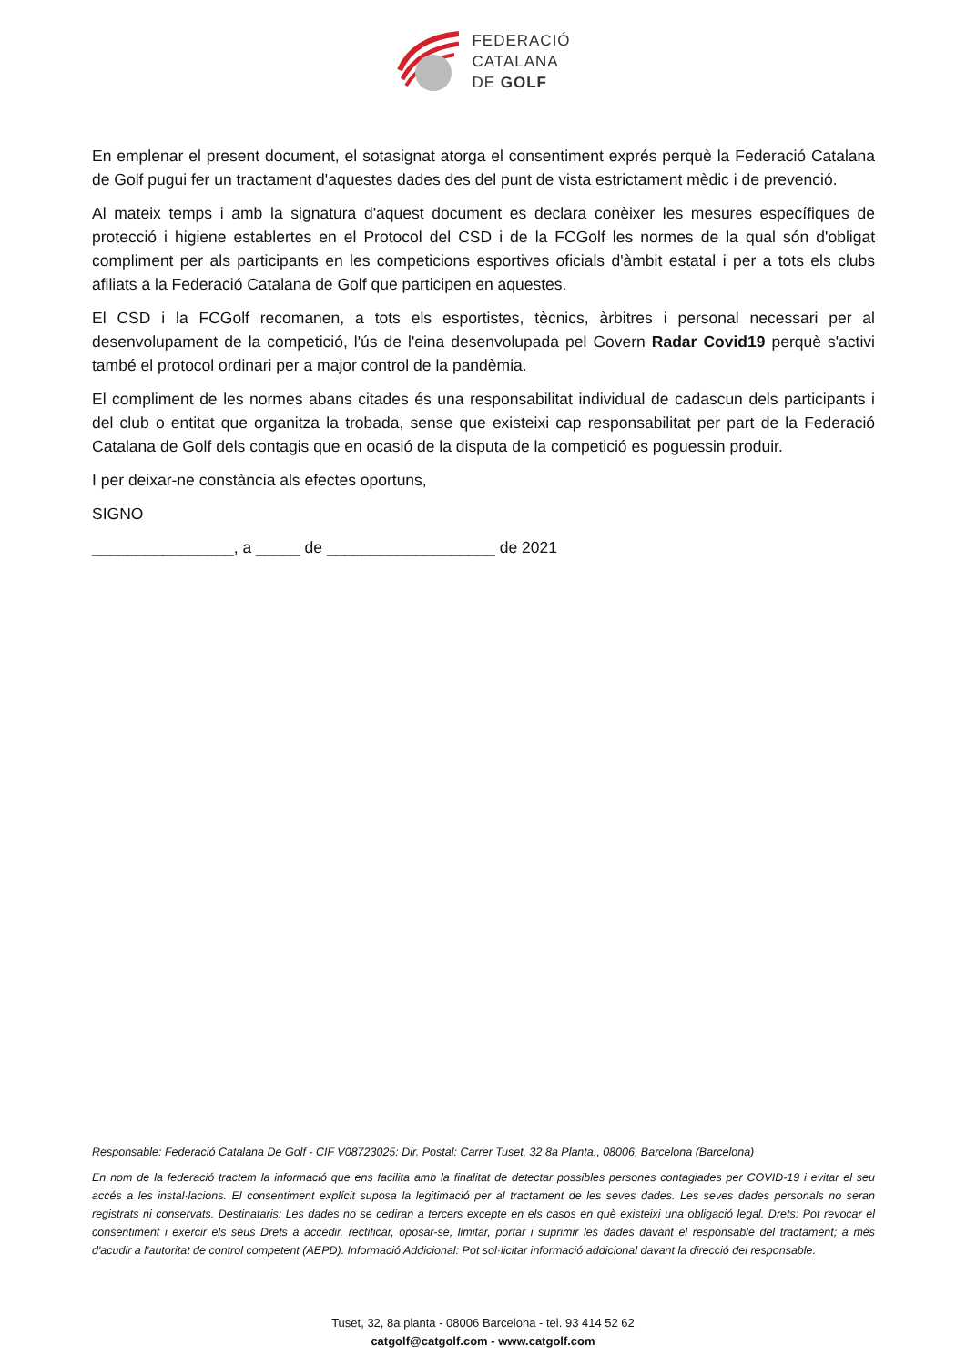FEDERACIÓ
CATALANA
DE GOLF
En emplenar el present document, el sotasignat atorga el consentiment exprés perquè la Federació Catalana de Golf pugui fer un tractament d'aquestes dades des del punt de vista estrictament mèdic i de prevenció.
Al mateix temps i amb la signatura d'aquest document es declara conèixer les mesures específiques de protecció i higiene establertes en el Protocol del CSD i de la FCGolf les normes de la qual són d'obligat compliment per als participants en les competicions esportives oficials d'àmbit estatal i per a tots els clubs afiliats a la Federació Catalana de Golf que participen en aquestes.
El CSD i la FCGolf recomanen, a tots els esportistes, tècnics, àrbitres i personal necessari per al desenvolupament de la competició, l'ús de l'eina desenvolupada pel Govern Radar Covid19 perquè s'activi també el protocol ordinari per a major control de la pandèmia.
El compliment de les normes abans citades és una responsabilitat individual de cadascun dels participants i del club o entitat que organitza la trobada, sense que existeixi cap responsabilitat per part de la Federació Catalana de Golf dels contagis que en ocasió de la disputa de la competició es poguessin produir.
I per deixar-ne constància als efectes oportuns,
SIGNO
________________, a _____ de ___________________ de 2021
Responsable: Federació Catalana De Golf - CIF V08723025: Dir. Postal: Carrer Tuset, 32 8a Planta., 08006, Barcelona (Barcelona)
En nom de la federació tractem la informació que ens facilita amb la finalitat de detectar possibles persones contagiades per COVID-19 i evitar el seu accés a les instal·lacions. El consentiment explícit suposa la legitimació per al tractament de les seves dades. Les seves dades personals no seran registrats ni conservats. Destinataris: Les dades no se cediran a tercers excepte en els casos en què existeixi una obligació legal. Drets: Pot revocar el consentiment i exercir els seus Drets a accedir, rectificar, oposar-se, limitar, portar i suprimir les dades davant el responsable del tractament; a més d'acudir a l'autoritat de control competent (AEPD). Informació Addicional: Pot sol·licitar informació addicional davant la direcció del responsable.
Tuset, 32, 8a planta - 08006 Barcelona - tel. 93 414 52 62
catgolf@catgolf.com - www.catgolf.com